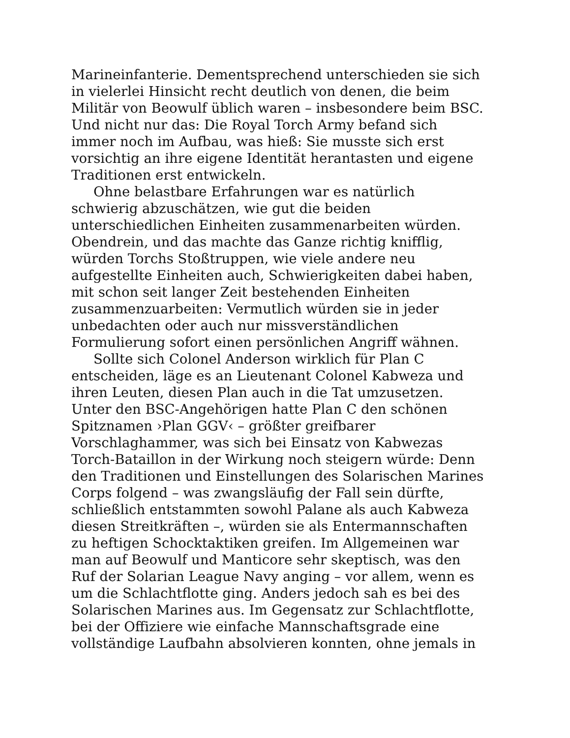Marineinfanterie. Dementsprechend unterschieden sie sich
in vielerlei Hinsicht recht deutlich von denen, die beim
Militär von Beowulf üblich waren – insbesondere beim BSC.
Und nicht nur das: Die Royal Torch Army befand sich
immer noch im Aufbau, was hieß: Sie musste sich erst
vorsichtig an ihre eigene Identität herantasten und eigene
Traditionen erst entwickeln.
Ohne belastbare Erfahrungen war es natürlich
schwierig abzuschätzen, wie gut die beiden
unterschiedlichen Einheiten zusammenarbeiten würden.
Obendrein, und das machte das Ganze richtig knifflig,
würden Torchs Stoßtruppen, wie viele andere neu
aufgestellte Einheiten auch, Schwierigkeiten dabei haben,
mit schon seit langer Zeit bestehenden Einheiten
zusammenzuarbeiten: Vermutlich würden sie in jeder
unbedachten oder auch nur missverständlichen
Formulierung sofort einen persönlichen Angriff wähnen.
Sollte sich Colonel Anderson wirklich für Plan C
entscheiden, läge es an Lieutenant Colonel Kabweza und
ihren Leuten, diesen Plan auch in die Tat umzusetzen.
Unter den BSC-Angehörigen hatte Plan C den schönen
Spitznamen ›Plan GGV‹ – größter greifbarer
Vorschlaghammer, was sich bei Einsatz von Kabwezas
Torch-Bataillon in der Wirkung noch steigern würde: Denn
den Traditionen und Einstellungen des Solarischen Marines
Corps folgend – was zwangsläufig der Fall sein dürfte,
schließlich entstammten sowohl Palane als auch Kabweza
diesen Streitkräften –, würden sie als Entermannschaften
zu heftigen Schocktaktiken greifen. Im Allgemeinen war
man auf Beowulf und Manticore sehr skeptisch, was den
Ruf der Solarian League Navy anging – vor allem, wenn es
um die Schlachtflotte ging. Anders jedoch sah es bei des
Solarischen Marines aus. Im Gegensatz zur Schlachtflotte,
bei der Offiziere wie einfache Mannschaftsgrade eine
vollständige Laufbahn absolvieren konnten, ohne jemals in